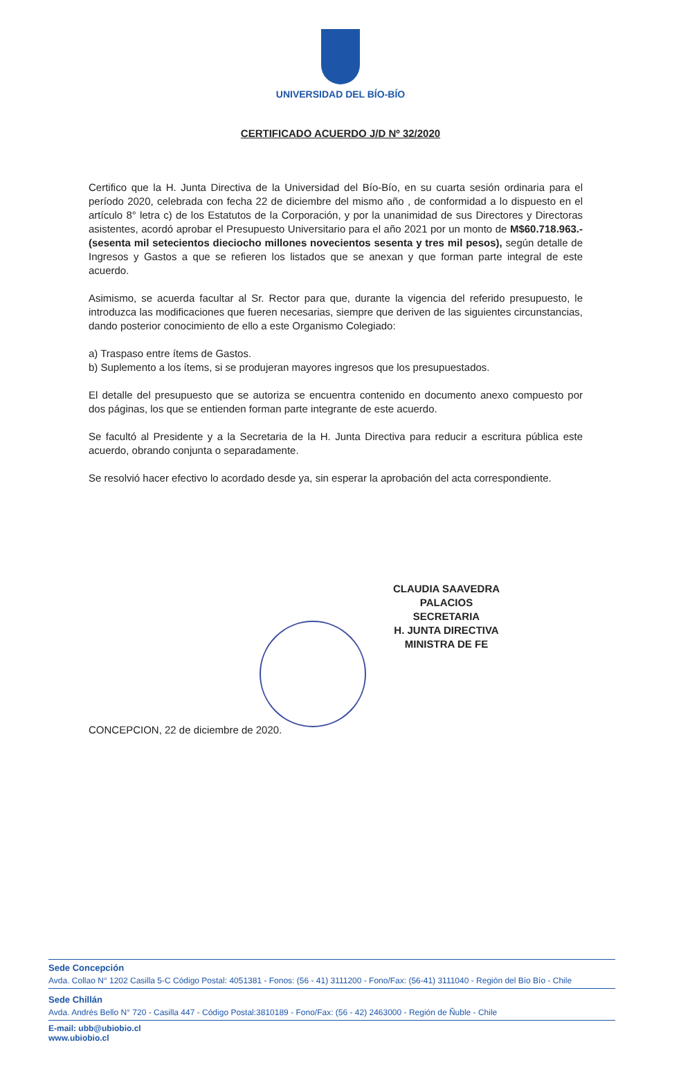UNIVERSIDAD DEL BÍO-BÍO
CERTIFICADO ACUERDO J/D Nº 32/2020
Certifico que la H. Junta Directiva de la Universidad del Bío-Bío, en su cuarta sesión ordinaria para el período 2020, celebrada con fecha 22 de diciembre del mismo año , de conformidad a lo dispuesto en el artículo 8° letra c) de los Estatutos de la Corporación, y por la unanimidad de sus Directores y Directoras asistentes, acordó aprobar el Presupuesto Universitario para el año 2021 por un monto de M$60.718.963.- (sesenta mil setecientos dieciocho millones novecientos sesenta y tres mil pesos), según detalle de Ingresos y Gastos a que se refieren los listados que se anexan y que forman parte integral de este acuerdo.
Asimismo, se acuerda facultar al Sr. Rector para que, durante la vigencia del referido presupuesto, le introduzca las modificaciones que fueren necesarias, siempre que deriven de las siguientes circunstancias, dando posterior conocimiento de ello a este Organismo Colegiado:
a) Traspaso entre ítems de Gastos.
b) Suplemento a los ítems, si se produjeran mayores ingresos que los presupuestados.
El detalle del presupuesto que se autoriza se encuentra contenido en documento anexo compuesto por dos páginas, los que se entienden forman parte integrante de este acuerdo.
Se facultó al Presidente y a la Secretaria de la H. Junta Directiva para reducir a escritura pública este acuerdo, obrando conjunta o separadamente.
Se resolvió hacer efectivo lo acordado desde ya, sin esperar la aprobación del acta correspondiente.
CLAUDIA SAAVEDRA PALACIOS
SECRETARIA
H. JUNTA DIRECTIVA
MINISTRA DE FE
CONCEPCION, 22 de diciembre de 2020.
Sede Concepción
Avda. Collao N° 1202 Casilla 5-C Código Postal: 4051381 - Fonos: (56 - 41) 3111200 - Fono/Fax: (56-41) 3111040 - Región del Bío Bío - Chile
Sede Chillán
Avda. Andrés Bello N° 720 - Casilla 447 - Código Postal:3810189 - Fono/Fax: (56 - 42) 2463000 - Región de Ñuble - Chile
E-mail: ubb@ubiobio.cl
www.ubiobio.cl